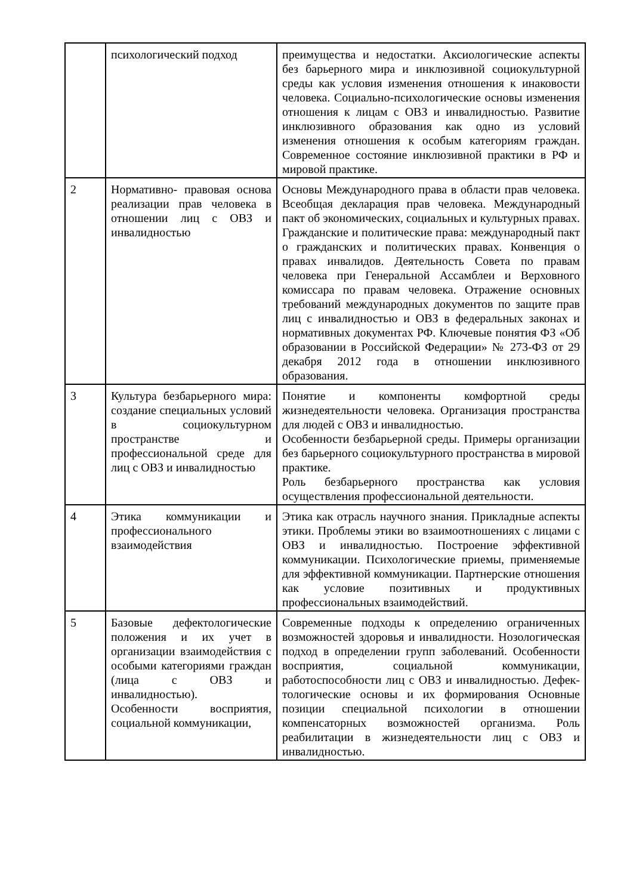| | психологический подход | преимущества и недостатки. Аксиологические аспекты без барьерного мира и инклюзивной социокультурной среды как условия изменения отношения к инаковости человека. Социально-психологические основы изменения отношения к лицам с ОВЗ и инвалидностью. Развитие инклюзивного образования как одно из условий изменения отношения к особым категориям граждан. Современное состояние инклюзивной практики в РФ и мировой практике. |
| 2 | Нормативно- правовая основа реализации прав человека в отношении лиц с ОВЗ и инвалидностью | Основы Международного права в области прав человека. Всеобщая декларация прав человека. Международный пакт об экономических, социальных и культурных правах. Гражданские и политические права: международный пакт о гражданских и политических правах. Конвенция о правах инвалидов. Деятельность Совета по правам человека при Генеральной Ассамблеи и Верховного комиссара по правам человека. Отражение основных требований международных документов по защите прав лиц с инвалидностью и ОВЗ в федеральных законах и нормативных документах РФ. Ключевые понятия ФЗ «Об образовании в Российской Федерации» № 273-ФЗ от 29 декабря 2012 года в отношении инклюзивного образования. |
| 3 | Культура безбарьерного мира: создание специальных условий в социокультурном пространстве и профессиональной среде для лиц с ОВЗ и инвалидностью | Понятие и компоненты комфортной среды жизнедеятельности человека. Организация пространства для людей с ОВЗ и инвалидностью. Особенности безбарьерной среды. Примеры организации без барьерного социокультурного пространства в мировой практике. Роль безбарьерного пространства как условия осуществления профессиональной деятельности. |
| 4 | Этика коммуникации и профессионального взаимодействия | Этика как отрасль научного знания. Прикладные аспекты этики. Проблемы этики во взаимоотношениях с лицами с ОВЗ и инвалидностью. Построение эффективной коммуникации. Психологические приемы, применяемые для эффективной коммуникации. Партнерские отношения как условие позитивных и продуктивных профессиональных взаимодействий. |
| 5 | Базовые дефектологические положения и их учет в организации взаимодействия с особыми категориями граждан (лица с ОВЗ и инвалидностью). Особенности восприятия, социальной коммуникации, | Современные подходы к определению ограниченных возможностей здоровья и инвалидности. Нозологическая подход в определении групп заболеваний. Особенности восприятия, социальной коммуникации, работоспособности лиц с ОВЗ и инвалидностью. Дефек- тологические основы и их формирования Основные позиции специальной психологии в отношении компенсаторных возможностей организма. Роль реабилитации в жизнедеятельности лиц с ОВЗ и инвалидностью. |